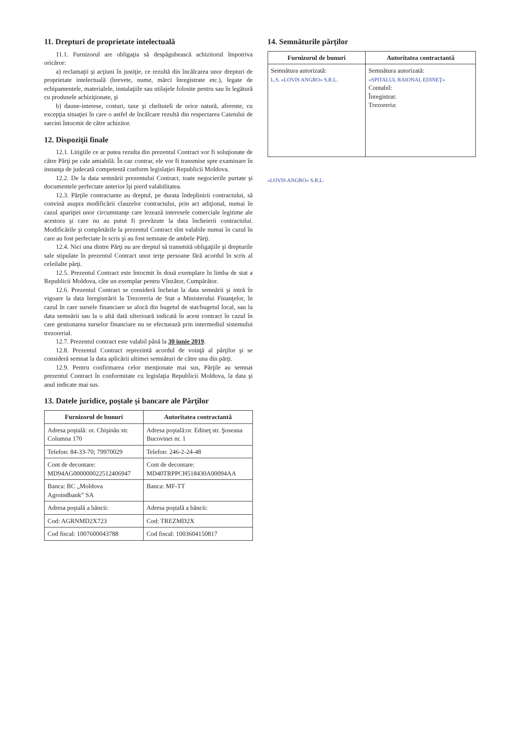11. Drepturi de proprietate intelectuală
11.1. Furnizorul are obligaţia să despăgubească achizitorul împotriva oricăror:
a) reclamaţii şi acţiuni în justiţie, ce rezultă din încălcarea unor drepturi de proprietate intelectuală (brevete, nume, mărci înregistrate etc.), legate de echipamentele, materialele, instalaţiile sau utilajele folosite pentru sau în legătură cu produsele achiziţionate, şi
b) daune-interese, costuri, taxe şi cheltuieli de orice natură, aferente, cu excepţia situaţiei în care o astfel de încălcare rezultă din respectarea Caietului de sarcini întocmit de către achizitor.
12. Dispoziţii finale
12.1. Litigiile ce ar putea rezulta din prezentul Contract vor fi soluţionate de către Părţi pe cale amiabilă. În caz contrar, ele vor fi transmise spre examinare în instanţa de judecată competentă conform legislaţiei Republicii Moldova.
12.2. De la data semnării prezentului Contract, toate negocierile purtate şi documentele perfectate anterior îşi pierd valabilitatea.
12.3. Părţile contractante au dreptul, pe durata îndeplinirii contractului, să convină asupra modificării clauzelor contractului, prin act adiţional, numai în cazul apariţiei unor circumstanţe care lezează interesele comerciale legitime ale acestora şi care nu au putut fi prevăzute la data încheierii contractului. Modificările şi completările la prezentul Contract sînt valabile numai în cazul în care au fost perfectate în scris şi au fost semnate de ambele Părţi.
12.4. Nici una dintre Părţi nu are dreptul să transmită obligaţiile şi drepturile sale stipulate în prezentul Contract unor terţe persoane fără acordul în scris al celeilalte părţi.
12.5. Prezentul Contract este întocmit în două exemplare în limba de stat a Republicii Moldova, câte un exemplar pentru Vînzător, Cumpărător.
12.6. Prezentul Contract se consideră încheiat la data semnării şi intră în vigoare la data înregistrării la Trezoreria de Stat a Ministerului Finanţelor, în cazul în care sursele financiare se alocă din bugetul de stat/bugetul local, sau la data semnării sau la o altă dată ulterioară indicată în acest contract în cazul în care gestionarea surselor financiare nu se efectuează prin intermediul sistemului trezorerial.
12.7. Prezentul contract este valabil până la 30 iunie 2019.
12.8. Prezentul Contract reprezintă acordul de voinţă al părţilor şi se consideră semnat la data aplicării ultimei semnături de către una din părţi.
12.9. Pentru confirmarea celor menţionate mai sus, Părţile au semnat prezentul Contract în conformitate cu legislaţia Republicii Moldova, la data şi anul indicate mai sus.
13. Datele juridice, poştale şi bancare ale Părţilor
| Furnizorul de bunuri | Autoritatea contractantă |
| --- | --- |
| Adresa poştală: or. Chişinău str. Columna 170 | Adresa poştală:or. Edineţ str. Şoseaua Bucovinei nr. 1 |
| Telefon: 84-33-70; 79970029 | Telefon: 246-2-24-48 |
| Cont de decontare: MD94AG000000022512406947 | Cont de decontare: MD40TRPPCH518430A00094AA |
| Banca: BC „Moldova Agroindbank” SA | Banca: MF-TT |
| Adresa poştală a băncii: | Adresa poştală a băncii: |
| Cod: AGRNMD2X723 | Cod: TREZMD2X |
| Cod fiscal: 1007600043788 | Cod fiscal: 1003604150817 |
14. Semnăturile părţilor
| Furnizorul de bunuri | Autoritatea contractantă |
| --- | --- |
| Semnătura autorizată: L.S. «LOVIS ANGRO» S.R.L. | Semnătura autorizată: «SPITALUL RAIONAL EDINEŢ» Contabil: Înregistrat: Trezoreria: |
«LOVIS ANGRO» S.R.L.